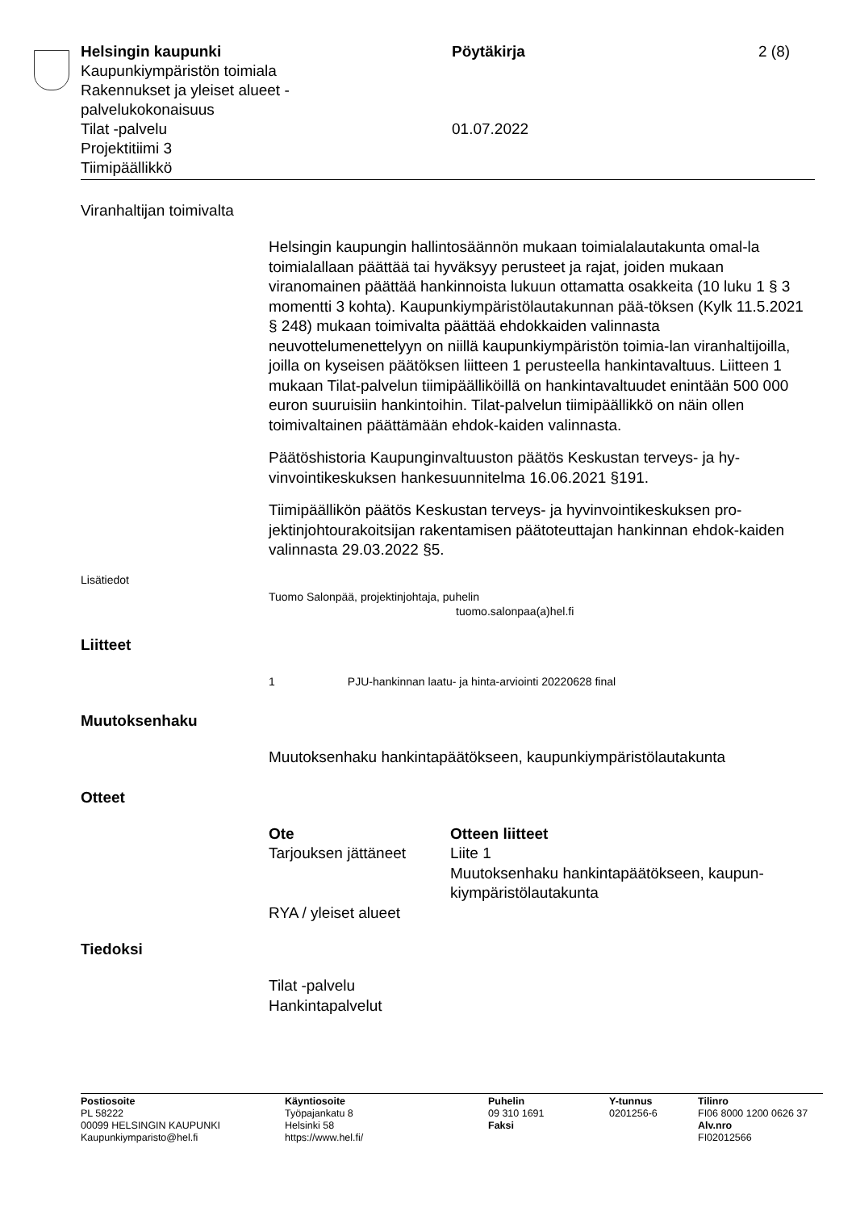Helsingin kaupunki
Kaupunkiympäristön toimiala
Rakennukset ja yleiset alueet -
palvelukokonaisuus
Tilat -palvelu
Projektitiimi 3
Tiimipäällikkö
Pöytäkirja
01.07.2022
2 (8)
Viranhaltijan toimivalta
Helsingin kaupungin hallintosäännön mukaan toimialalautakunta omal-la toimialallaan päättää tai hyväksyy perusteet ja rajat, joiden mukaan viranomainen päättää hankinnoista lukuun ottamatta osakkeita (10 luku 1 § 3 momentti 3 kohta). Kaupunkiympäristölautakunnan pää-töksen (Kylk 11.5.2021 § 248) mukaan toimivalta päättää ehdokkaiden valinnasta neuvottelumenettelyyn on niillä kaupunkiympäristön toimia-lan viranhaltijoilla, joilla on kyseisen päätöksen liitteen 1 perusteella hankintavaltuus. Liitteen 1 mukaan Tilat-palvelun tiimipäälliköillä on hankintavaltuudet enintään 500 000 euron suuruisiin hankintoihin. Tilat-palvelun tiimipäällikkö on näin ollen toimivaltainen päättämään ehdok-kaiden valinnasta.
Päätöshistoria Kaupunginvaltuuston päätös Keskustan terveys- ja hy-vinvointikeskuksen hankesuunnitelma 16.06.2021 §191.
Tiimipäällikön päätös Keskustan terveys- ja hyvinvointikeskuksen pro-jektinjohtourakoitsijan rakentamisen päätoteuttajan hankinnan ehdok-kaiden valinnasta 29.03.2022 §5.
Lisätiedot
Tuomo Salonpää, projektinjohtaja, puhelin
tuomo.salonpaa(a)hel.fi
Liitteet
1 PJU-hankinnan laatu- ja hinta-arviointi 20220628 final
Muutoksenhaku
Muutoksenhaku hankintapäätökseen, kaupunkiympäristölautakunta
Otteet
| Ote | Otteen liitteet |
| --- | --- |
| Tarjouksen jättäneet | Liite 1 Muutoksenhaku hankintapäätökseen, kaupun- kiympäristölautakunta |
| RYA / yleiset alueet | |
Tiedoksi
Tilat -palvelu
Hankintapalvelut
Postiosoite
PL 58222
00099 HELSINGIN KAUPUNKI
Kaupunkiymparisto@hel.fi
Käyntiosoite
Työpajankatu 8
Helsinki 58
https://www.hel.fi/
Puhelin
09 310 1691
Faksi
Y-tunnus
0201256-6
Tilinro
FI06 8000 1200 0626 37
Alv.nro
FI02012566